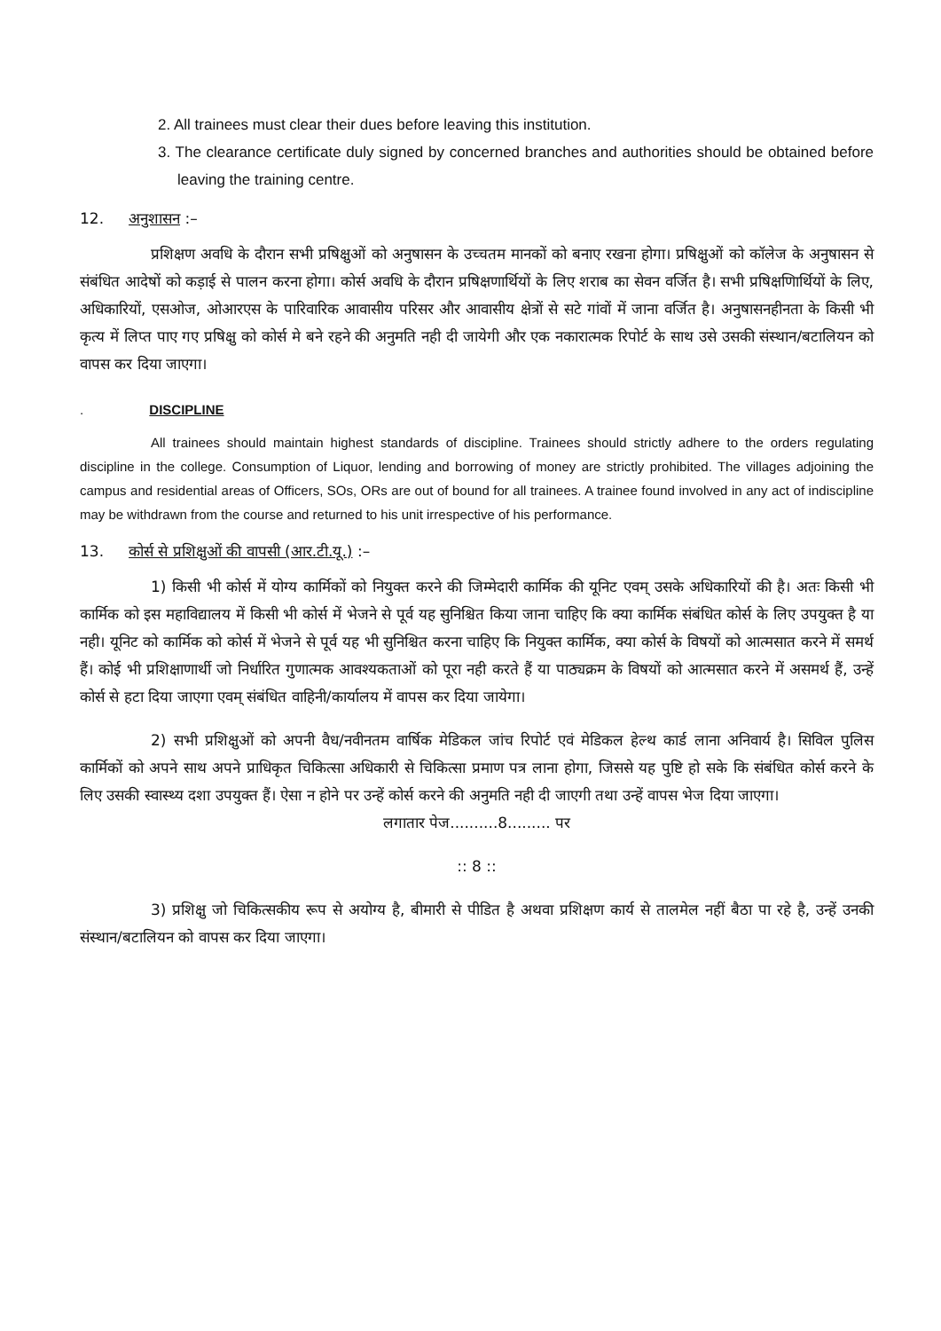2. All trainees must clear their dues before leaving this institution.
3. The clearance certificate duly signed by concerned branches and authorities should be obtained before leaving the training centre.
12. अनुशासन :–
प्रशिक्षण अवधि के दौरान सभी प्रषिक्षुओं को अनुषासन के उच्चतम मानकों को बनाए रखना होगा। प्रषिक्षुओं को कॉलेज के अनुषासन से संबंधित आदेषों को कड़ाई से पालन करना होगा। कोर्स अवधि के दौरान प्रषिक्षणार्थियों के लिए शराब का सेवन वर्जित है। सभी प्रषिक्षणिार्थियों के लिए, अधिकारियों, एसओज, ओआरएस के पारिवारिक आवासीय परिसर और आवासीय क्षेत्रों से सटे गांवों में जाना वर्जित है। अनुषासनहीनता के किसी भी कृत्य में लिप्त पाए गए प्रषिक्षु को कोर्स मे बने रहने की अनुमति नही दी जायेगी और एक नकारात्मक रिपोर्ट के साथ उसे उसकी संस्थान/बटालियन को वापस कर दिया जाएगा।
. DISCIPLINE
All trainees should maintain highest standards of discipline. Trainees should strictly adhere to the orders regulating discipline in the college. Consumption of Liquor, lending and borrowing of money are strictly prohibited. The villages adjoining the campus and residential areas of Officers, SOs, ORs are out of bound for all trainees. A trainee found involved in any act of indiscipline may be withdrawn from the course and returned to his unit irrespective of his performance.
13. कोर्स से प्रशिक्षुओं की वापसी (आर.टी.यू.) :–
1) किसी भी कोर्स में योग्य कार्मिकों को नियुक्त करने की जिम्मेदारी कार्मिक की यूनिट एवम् उसके अधिकारियों की है। अतः किसी भी कार्मिक को इस महाविद्यालय में किसी भी कोर्स में भेजने से पूर्व यह सुनिश्चित किया जाना चाहिए कि क्या कार्मिक संबंधित कोर्स के लिए उपयुक्त है या नही। यूनिट को कार्मिक को कोर्स में भेजने से पूर्व यह भी सुनिश्चित करना चाहिए कि नियुक्त कार्मिक, क्या कोर्स के विषयों को आत्मसात करने में समर्थ हैं। कोई भी प्रशिक्षाणार्थी जो निर्धारित गुणात्मक आवश्यकताओं को पूरा नही करते हैं या पाठ्यक्रम के विषयों को आत्मसात करने में असमर्थ हैं, उन्हें कोर्स से हटा दिया जाएगा एवम् संबंधित वाहिनी/कार्यालय में वापस कर दिया जायेगा।
2) सभी प्रशिक्षुओं को अपनी वैध/नवीनतम वार्षिक मेडिकल जांच रिपोर्ट एवं मेडिकल हेल्थ कार्ड लाना अनिवार्य है। सिविल पुलिस कार्मिकों को अपने साथ अपने प्राधिकृत चिकित्सा अधिकारी से चिकित्सा प्रमाण पत्र लाना होगा, जिससे यह पुष्टि हो सके कि संबंधित कोर्स करने के लिए उसकी स्वास्थ्य दशा उपयुक्त हैं। ऐसा न होने पर उन्हें कोर्स करने की अनुमति नही दी जाएगी तथा उन्हें वापस भेज दिया जाएगा।
लगातार पेज..........8......... पर
:: 8 ::
3) प्रशिक्षु जो चिकित्सकीय रूप से अयोग्य है, बीमारी से पीडित है अथवा प्रशिक्षण कार्य से तालमेल नहीं बैठा पा रहे है, उन्हें उनकी संस्थान/बटालियन को वापस कर दिया जाएगा।